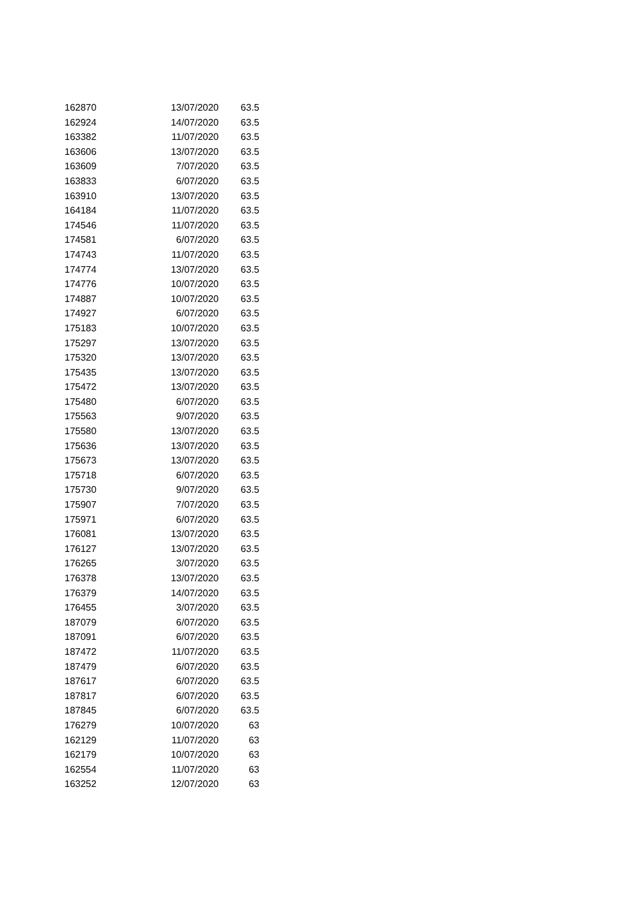| 162870 | 13/07/2020 | 63.5 |
| 162924 | 14/07/2020 | 63.5 |
| 163382 | 11/07/2020 | 63.5 |
| 163606 | 13/07/2020 | 63.5 |
| 163609 | 7/07/2020 | 63.5 |
| 163833 | 6/07/2020 | 63.5 |
| 163910 | 13/07/2020 | 63.5 |
| 164184 | 11/07/2020 | 63.5 |
| 174546 | 11/07/2020 | 63.5 |
| 174581 | 6/07/2020 | 63.5 |
| 174743 | 11/07/2020 | 63.5 |
| 174774 | 13/07/2020 | 63.5 |
| 174776 | 10/07/2020 | 63.5 |
| 174887 | 10/07/2020 | 63.5 |
| 174927 | 6/07/2020 | 63.5 |
| 175183 | 10/07/2020 | 63.5 |
| 175297 | 13/07/2020 | 63.5 |
| 175320 | 13/07/2020 | 63.5 |
| 175435 | 13/07/2020 | 63.5 |
| 175472 | 13/07/2020 | 63.5 |
| 175480 | 6/07/2020 | 63.5 |
| 175563 | 9/07/2020 | 63.5 |
| 175580 | 13/07/2020 | 63.5 |
| 175636 | 13/07/2020 | 63.5 |
| 175673 | 13/07/2020 | 63.5 |
| 175718 | 6/07/2020 | 63.5 |
| 175730 | 9/07/2020 | 63.5 |
| 175907 | 7/07/2020 | 63.5 |
| 175971 | 6/07/2020 | 63.5 |
| 176081 | 13/07/2020 | 63.5 |
| 176127 | 13/07/2020 | 63.5 |
| 176265 | 3/07/2020 | 63.5 |
| 176378 | 13/07/2020 | 63.5 |
| 176379 | 14/07/2020 | 63.5 |
| 176455 | 3/07/2020 | 63.5 |
| 187079 | 6/07/2020 | 63.5 |
| 187091 | 6/07/2020 | 63.5 |
| 187472 | 11/07/2020 | 63.5 |
| 187479 | 6/07/2020 | 63.5 |
| 187617 | 6/07/2020 | 63.5 |
| 187817 | 6/07/2020 | 63.5 |
| 187845 | 6/07/2020 | 63.5 |
| 176279 | 10/07/2020 | 63 |
| 162129 | 11/07/2020 | 63 |
| 162179 | 10/07/2020 | 63 |
| 162554 | 11/07/2020 | 63 |
| 163252 | 12/07/2020 | 63 |